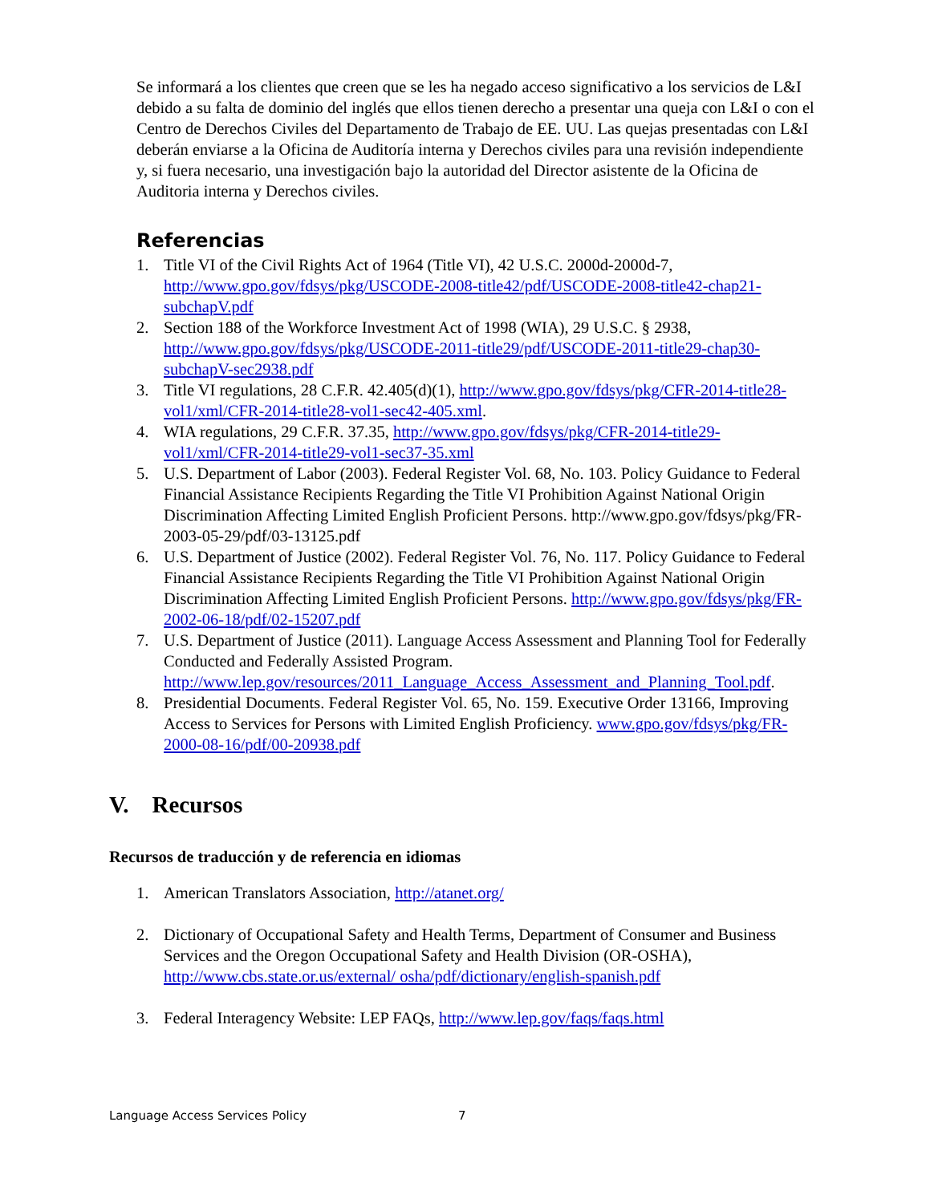Se informará a los clientes que creen que se les ha negado acceso significativo a los servicios de L&I debido a su falta de dominio del inglés que ellos tienen derecho a presentar una queja con L&I o con el Centro de Derechos Civiles del Departamento de Trabajo de EE. UU. Las quejas presentadas con L&I deberán enviarse a la Oficina de Auditoría interna y Derechos civiles para una revisión independiente y, si fuera necesario, una investigación bajo la autoridad del Director asistente de la Oficina de Auditoria interna y Derechos civiles.
Referencias
1. Title VI of the Civil Rights Act of 1964 (Title VI), 42 U.S.C. 2000d-2000d-7, http://www.gpo.gov/fdsys/pkg/USCODE-2008-title42/pdf/USCODE-2008-title42-chap21-subchapV.pdf
2. Section 188 of the Workforce Investment Act of 1998 (WIA), 29 U.S.C. § 2938, http://www.gpo.gov/fdsys/pkg/USCODE-2011-title29/pdf/USCODE-2011-title29-chap30-subchapV-sec2938.pdf
3. Title VI regulations, 28 C.F.R. 42.405(d)(1), http://www.gpo.gov/fdsys/pkg/CFR-2014-title28-vol1/xml/CFR-2014-title28-vol1-sec42-405.xml.
4. WIA regulations, 29 C.F.R. 37.35, http://www.gpo.gov/fdsys/pkg/CFR-2014-title29-vol1/xml/CFR-2014-title29-vol1-sec37-35.xml
5. U.S. Department of Labor (2003). Federal Register Vol. 68, No. 103. Policy Guidance to Federal Financial Assistance Recipients Regarding the Title VI Prohibition Against National Origin Discrimination Affecting Limited English Proficient Persons. http://www.gpo.gov/fdsys/pkg/FR-2003-05-29/pdf/03-13125.pdf
6. U.S. Department of Justice (2002). Federal Register Vol. 76, No. 117. Policy Guidance to Federal Financial Assistance Recipients Regarding the Title VI Prohibition Against National Origin Discrimination Affecting Limited English Proficient Persons. http://www.gpo.gov/fdsys/pkg/FR-2002-06-18/pdf/02-15207.pdf
7. U.S. Department of Justice (2011). Language Access Assessment and Planning Tool for Federally Conducted and Federally Assisted Program. http://www.lep.gov/resources/2011_Language_Access_Assessment_and_Planning_Tool.pdf.
8. Presidential Documents. Federal Register Vol. 65, No. 159. Executive Order 13166, Improving Access to Services for Persons with Limited English Proficiency. www.gpo.gov/fdsys/pkg/FR-2000-08-16/pdf/00-20938.pdf
V. Recursos
Recursos de traducción y de referencia en idiomas
1. American Translators Association, http://atanet.org/
2. Dictionary of Occupational Safety and Health Terms, Department of Consumer and Business Services and the Oregon Occupational Safety and Health Division (OR-OSHA), http://www.cbs.state.or.us/external/ osha/pdf/dictionary/english-spanish.pdf
3. Federal Interagency Website: LEP FAQs, http://www.lep.gov/faqs/faqs.html
Language Access Services Policy 7